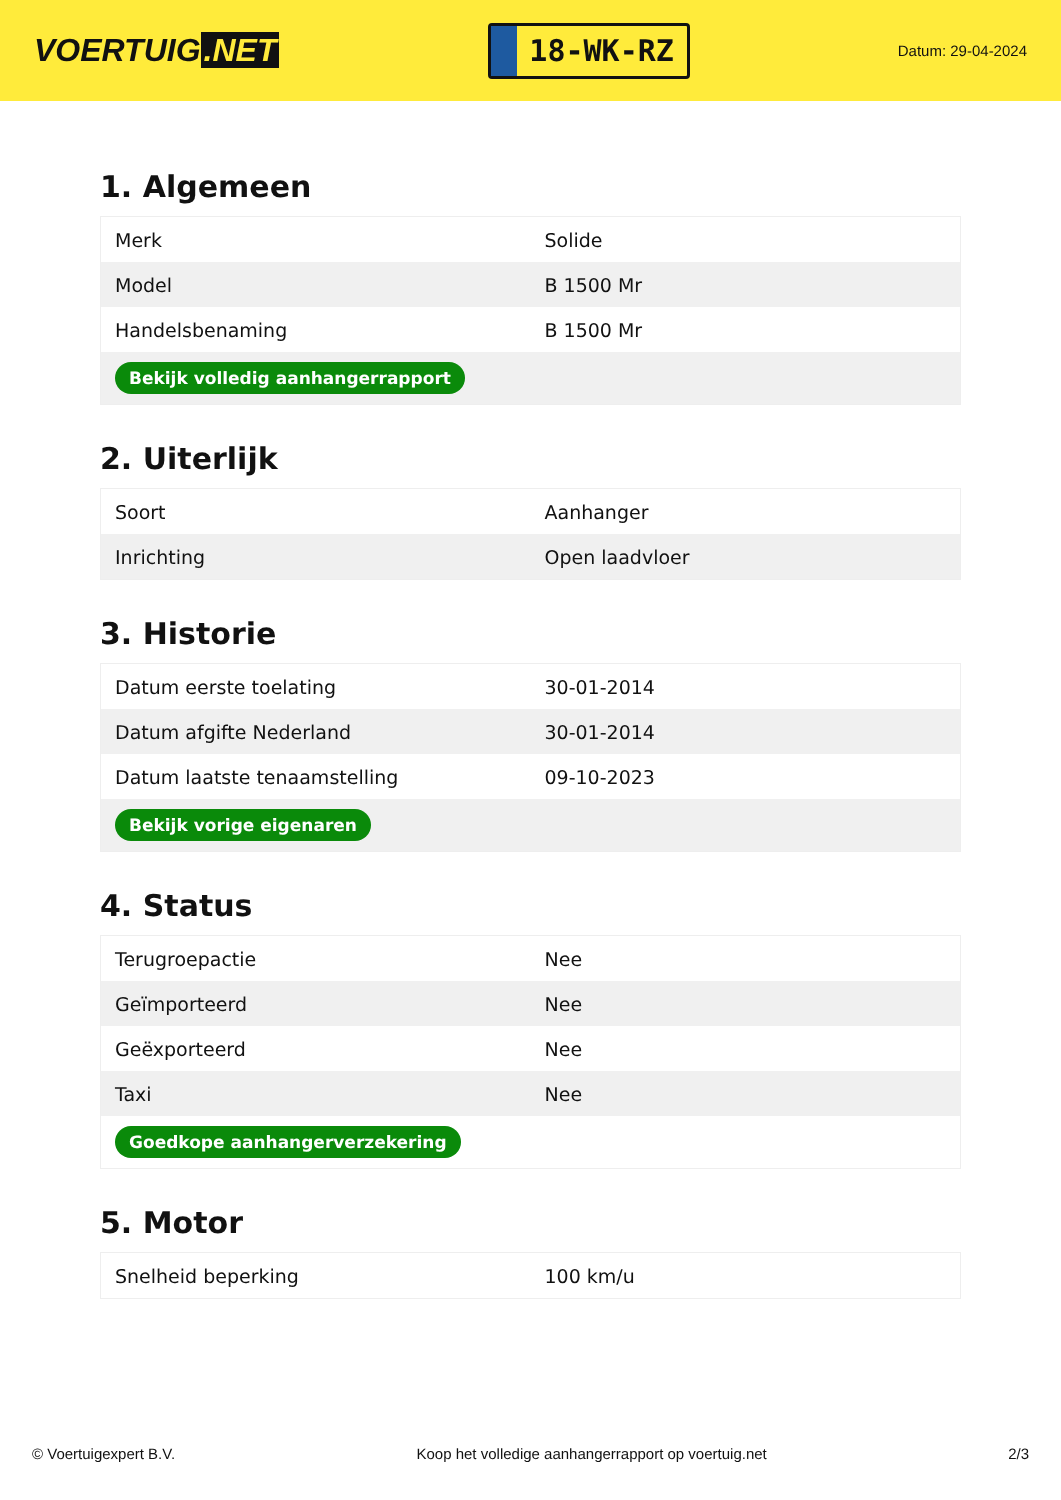VOERTUIG.NET
18-WK-RZ
Datum: 29-04-2024
1. Algemeen
| Merk | Solide |
| Model | B 1500 Mr |
| Handelsbenaming | B 1500 Mr |
| Bekijk volledig aanhangerrapport | |
2. Uiterlijk
| Soort | Aanhanger |
| Inrichting | Open laadvloer |
3. Historie
| Datum eerste toelating | 30-01-2014 |
| Datum afgifte Nederland | 30-01-2014 |
| Datum laatste tenaamstelling | 09-10-2023 |
| Bekijk vorige eigenaren | |
4. Status
| Terugroepactie | Nee |
| Geïmporteerd | Nee |
| Geëxporteerd | Nee |
| Taxi | Nee |
| Goedkope aanhangerverzekering | |
5. Motor
| Snelheid beperking | 100 km/u |
© Voertuigexpert B.V. Koop het volledige aanhangerrapport op voertuig.net 2/3